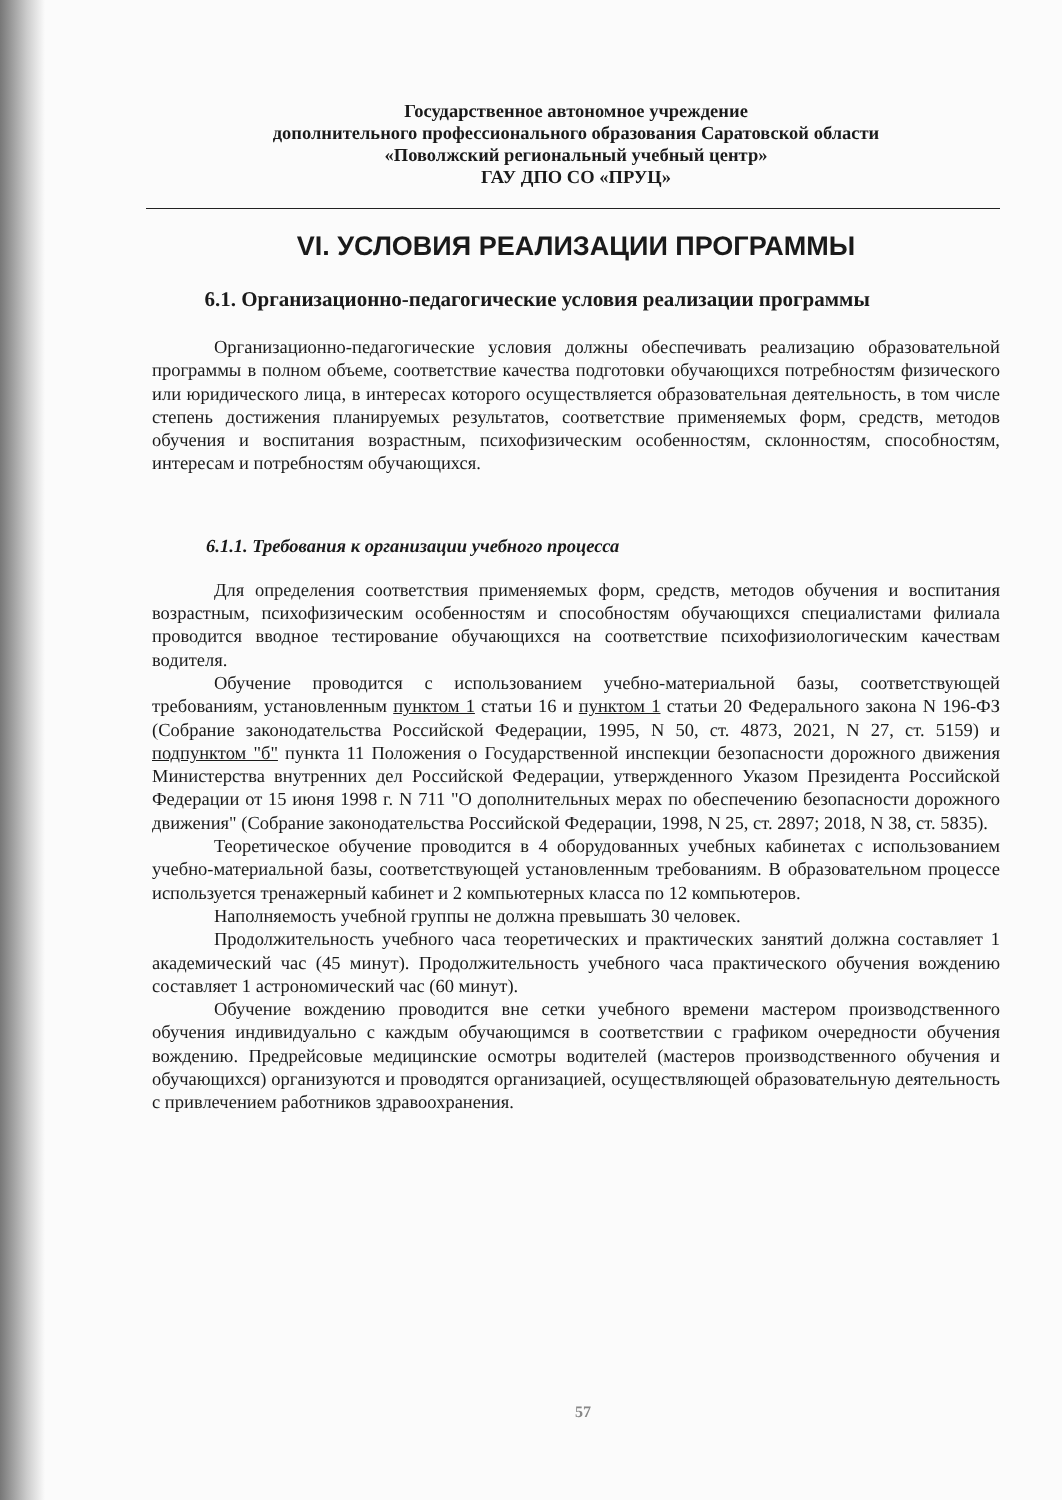Государственное автономное учреждение
дополнительного профессионального образования Саратовской области
«Поволжский региональный учебный центр»
ГАУ ДПО СО «ПРУЦ»
VI. УСЛОВИЯ РЕАЛИЗАЦИИ ПРОГРАММЫ
6.1. Организационно-педагогические условия реализации программы
Организационно-педагогические условия должны обеспечивать реализацию образовательной программы в полном объеме, соответствие качества подготовки обучающихся потребностям физического или юридического лица, в интересах которого осуществляется образовательная деятельность, в том числе степень достижения планируемых результатов, соответствие применяемых форм, средств, методов обучения и воспитания возрастным, психофизическим особенностям, склонностям, способностям, интересам и потребностям обучающихся.
6.1.1. Требования к организации учебного процесса
Для определения соответствия применяемых форм, средств, методов обучения и воспитания возрастным, психофизическим особенностям и способностям обучающихся специалистами филиала проводится вводное тестирование обучающихся на соответствие психофизиологическим качествам водителя.
Обучение проводится с использованием учебно-материальной базы, соответствующей требованиям, установленным пунктом 1 статьи 16 и пунктом 1 статьи 20 Федерального закона N 196-ФЗ (Собрание законодательства Российской Федерации, 1995, N 50, ст. 4873, 2021, N 27, ст. 5159) и подпунктом "б" пункта 11 Положения о Государственной инспекции безопасности дорожного движения Министерства внутренних дел Российской Федерации, утвержденного Указом Президента Российской Федерации от 15 июня 1998 г. N 711 "О дополнительных мерах по обеспечению безопасности дорожного движения" (Собрание законодательства Российской Федерации, 1998, N 25, ст. 2897; 2018, N 38, ст. 5835).
Теоретическое обучение проводится в 4 оборудованных учебных кабинетах с использованием учебно-материальной базы, соответствующей установленным требованиям. В образовательном процессе используется тренажерный кабинет и 2 компьютерных класса по 12 компьютеров.
Наполняемость учебной группы не должна превышать 30 человек.
Продолжительность учебного часа теоретических и практических занятий должна составляет 1 академический час (45 минут). Продолжительность учебного часа практического обучения вождению составляет 1 астрономический час (60 минут).
Обучение вождению проводится вне сетки учебного времени мастером производственного обучения индивидуально с каждым обучающимся в соответствии с графиком очередности обучения вождению. Предрейсовые медицинские осмотры водителей (мастеров производственного обучения и обучающихся) организуются и проводятся организацией, осуществляющей образовательную деятельность с привлечением работников здравоохранения.
57